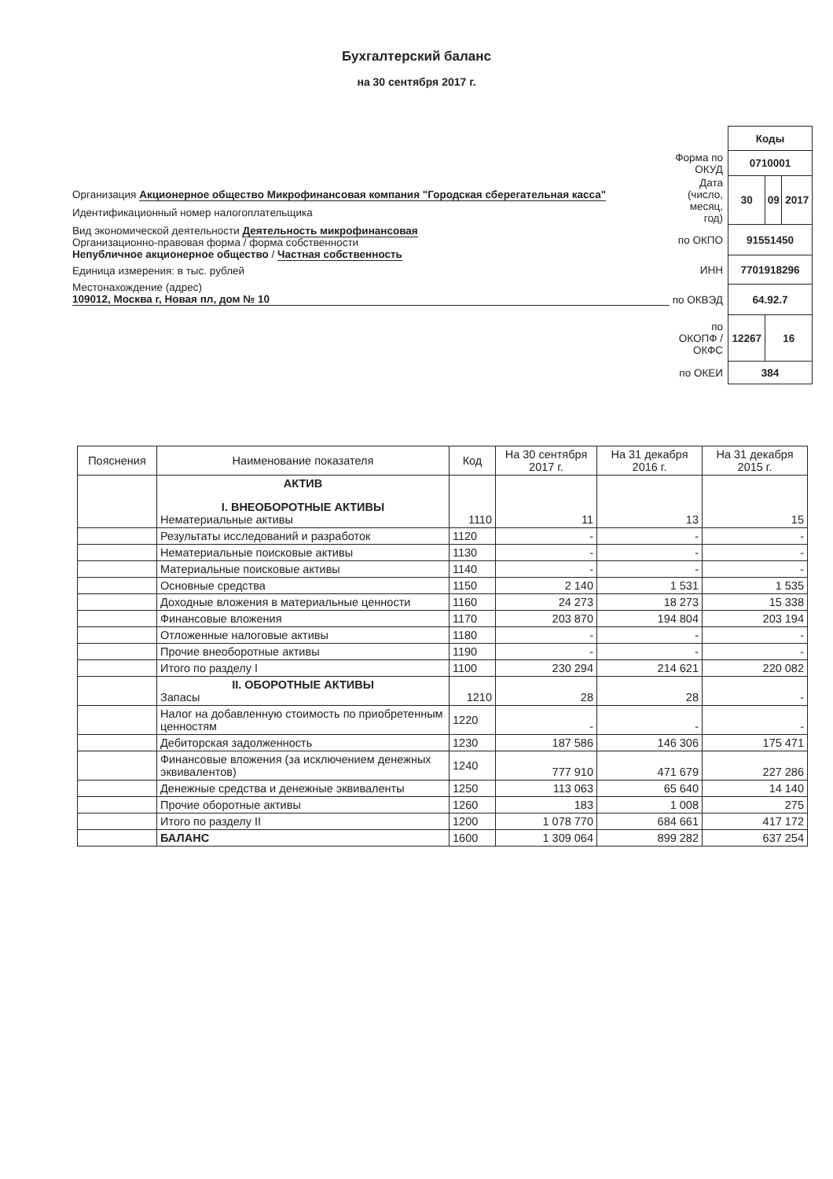Бухгалтерский баланс
на 30 сентября 2017 г.
Организация Акционерное общество Микрофинансовая компания "Городская сберегательная касса"
Идентификационный номер налогоплательщика
Вид экономической деятельности Деятельность микрофинансовая
Организационно-правовая форма / форма собственности
Непубличное акционерное общество / Частная собственность
Единица измерения: в тыс. рублей
Местонахождение (адрес)
109012, Москва г, Новая пл, дом № 10
| | Коды | | |
| Форма по ОКУД | 0710001 | | |
| Дата (число, месяц, год) | 30 | 09 | 2017 |
| по ОКПО | 91551450 | | |
| ИНН | 7701918296 | | |
| по ОКВЭД | 64.92.7 | | |
| по ОКОПФ / ОКФС | 12267 | 16 | |
| по ОКЕИ | 384 | | |
| Пояснения | Наименование показателя | Код | На 30 сентября 2017 г. | На 31 декабря 2016 г. | На 31 декабря 2015 г. |
| --- | --- | --- | --- | --- | --- |
| | АКТИВ I. ВНЕОБОРОТНЫЕ АКТИВЫ Нематериальные активы | 1110 | 11 | 13 | 15 |
| | Результаты исследований и разработок | 1120 | - | - | - |
| | Нематериальные поисковые активы | 1130 | - | - | - |
| | Материальные поисковые активы | 1140 | - | - | - |
| | Основные средства | 1150 | 2 140 | 1 531 | 1 535 |
| | Доходные вложения в материальные ценности | 1160 | 24 273 | 18 273 | 15 338 |
| | Финансовые вложения | 1170 | 203 870 | 194 804 | 203 194 |
| | Отложенные налоговые активы | 1180 | - | - | - |
| | Прочие внеоборотные активы | 1190 | - | - | - |
| | Итого по разделу I | 1100 | 230 294 | 214 621 | 220 082 |
| | II. ОБОРОТНЫЕ АКТИВЫ Запасы | 1210 | 28 | 28 | - |
| | Налог на добавленную стоимость по приобретенным ценностям | 1220 | - | - | - |
| | Дебиторская задолженность | 1230 | 187 586 | 146 306 | 175 471 |
| | Финансовые вложения (за исключением денежных эквивалентов) | 1240 | 777 910 | 471 679 | 227 286 |
| | Денежные средства и денежные эквиваленты | 1250 | 113 063 | 65 640 | 14 140 |
| | Прочие оборотные активы | 1260 | 183 | 1 008 | 275 |
| | Итого по разделу II | 1200 | 1 078 770 | 684 661 | 417 172 |
| | БАЛАНС | 1600 | 1 309 064 | 899 282 | 637 254 |